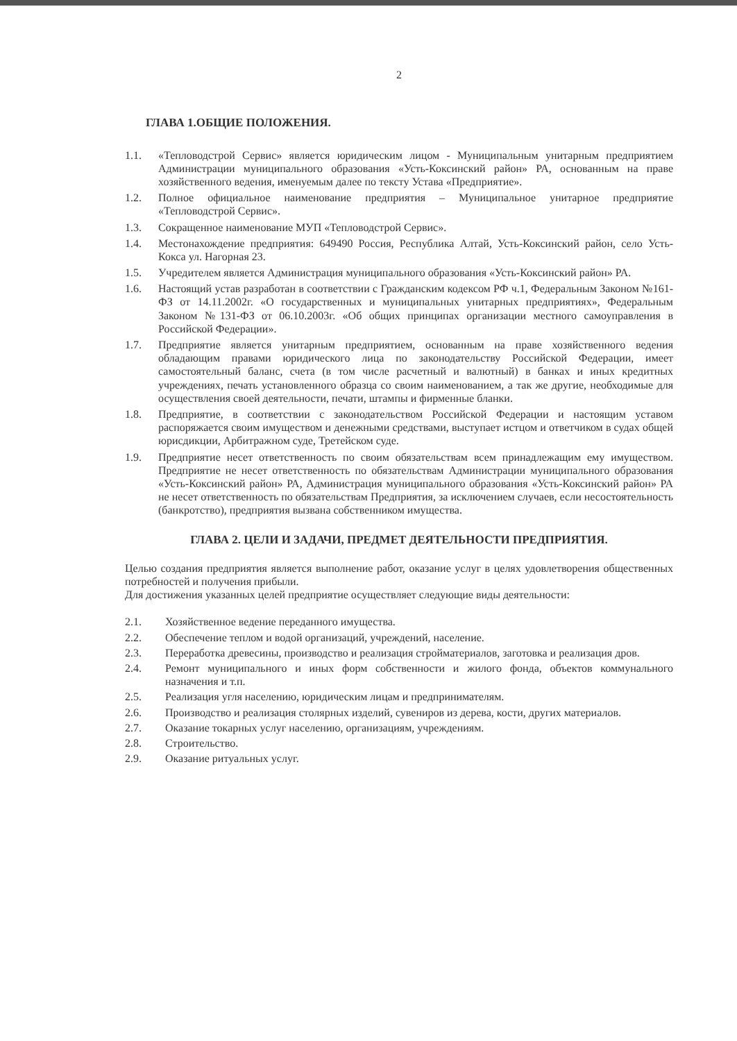2
ГЛАВА 1.ОБЩИЕ ПОЛОЖЕНИЯ.
1.1. «Тепловодстрой Сервис» является юридическим лицом - Муниципальным унитарным предприятием Администрации муниципального образования «Усть-Коксинский район» РА, основанным на праве хозяйственного ведения, именуемым далее по тексту Устава «Предприятие».
1.2. Полное официальное наименование предприятия – Муниципальное унитарное предприятие «Тепловодстрой Сервис».
1.3. Сокращенное наименование МУП «Тепловодстрой Сервис».
1.4. Местонахождение предприятия: 649490 Россия, Республика Алтай, Усть-Коксинский район, село Усть-Кокса ул. Нагорная 23.
1.5. Учредителем является Администрация муниципального образования «Усть-Коксинский район» РА.
1.6. Настоящий устав разработан в соответствии с Гражданским кодексом РФ ч.1, Федеральным Законом №161-ФЗ от 14.11.2002г. «О государственных и муниципальных унитарных предприятиях», Федеральным Законом №131-ФЗ от 06.10.2003г. «Об общих принципах организации местного самоуправления в Российской Федерации».
1.7. Предприятие является унитарным предприятием, основанным на праве хозяйственного ведения обладающим правами юридического лица по законодательству Российской Федерации, имеет самостоятельный баланс, счета (в том числе расчетный и валютный) в банках и иных кредитных учреждениях, печать установленного образца со своим наименованием, а так же другие, необходимые для осуществления своей деятельности, печати, штампы и фирменные бланки.
1.8. Предприятие, в соответствии с законодательством Российской Федерации и настоящим уставом распоряжается своим имуществом и денежными средствами, выступает истцом и ответчиком в судах общей юрисдикции, Арбитражном суде, Третейском суде.
1.9. Предприятие несет ответственность по своим обязательствам всем принадлежащим ему имуществом. Предприятие не несет ответственность по обязательствам Администрации муниципального образования «Усть-Коксинский район» РА, Администрация муниципального образования «Усть-Коксинский район» РА не несет ответственность по обязательствам Предприятия, за исключением случаев, если несостоятельность (банкротство), предприятия вызвана собственником имущества.
ГЛАВА 2. ЦЕЛИ И ЗАДАЧИ, ПРЕДМЕТ ДЕЯТЕЛЬНОСТИ ПРЕДПРИЯТИЯ.
Целью создания предприятия является выполнение работ, оказание услуг в целях удовлетворения общественных потребностей и получения прибыли.
Для достижения указанных целей предприятие осуществляет следующие виды деятельности:
2.1. Хозяйственное ведение переданного имущества.
2.2. Обеспечение теплом и водой организаций, учреждений, население.
2.3. Переработка древесины, производство и реализация стройматериалов, заготовка и реализация дров.
2.4. Ремонт муниципального и иных форм собственности и жилого фонда, объектов коммунального назначения и т.п.
2.5. Реализация угля населению, юридическим лицам и предпринимателям.
2.6. Производство и реализация столярных изделий, сувениров из дерева, кости, других материалов.
2.7. Оказание токарных услуг населению, организациям, учреждениям.
2.8. Строительство.
2.9. Оказание ритуальных услуг.